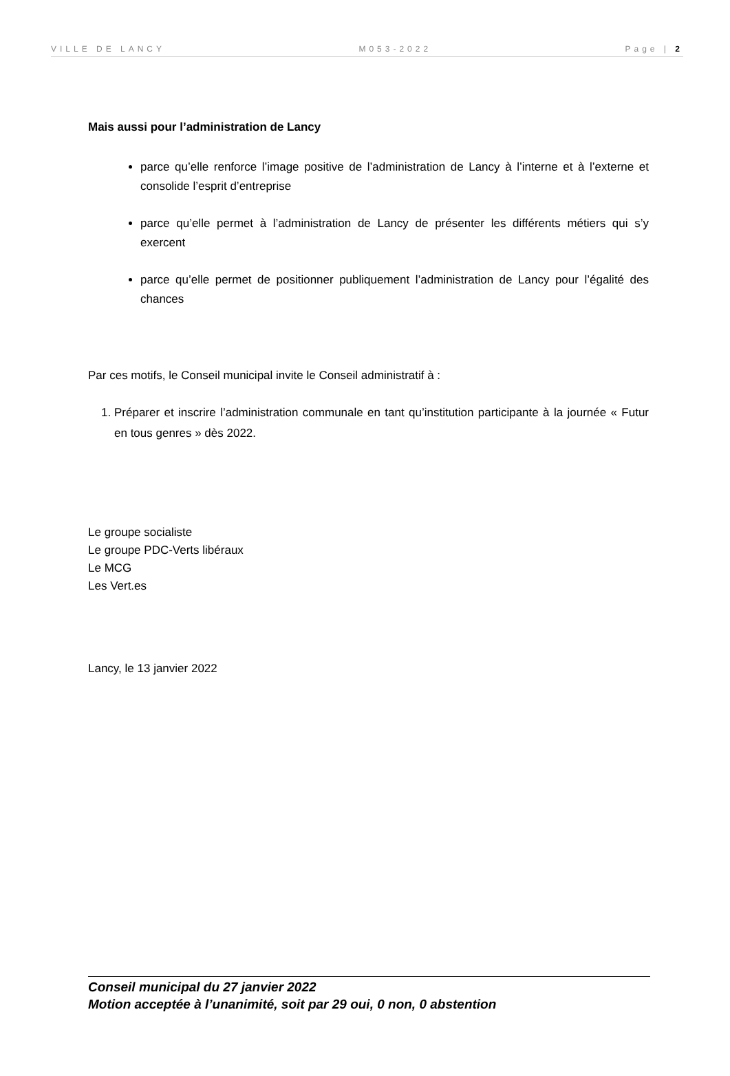VILLE DE LANCY M053-2022 Page | 2
Mais aussi pour l’administration de Lancy
parce qu’elle renforce l’image positive de l’administration de Lancy à l’interne et à l’externe et consolide l’esprit d’entreprise
parce qu’elle permet à l’administration de Lancy de présenter les différents métiers qui s’y exercent
parce qu’elle permet de positionner publiquement l’administration de Lancy pour l’égalité des chances
Par ces motifs, le Conseil municipal invite le Conseil administratif à :
1. Préparer et inscrire l’administration communale en tant qu’institution participante à la journée « Futur en tous genres » dès 2022.
Le groupe socialiste
Le groupe PDC-Verts libéraux
Le MCG
Les Vert.es
Lancy, le 13 janvier 2022
Conseil municipal du 27 janvier 2022
Motion acceptée à l’unanimité, soit par 29 oui, 0 non, 0 abstention